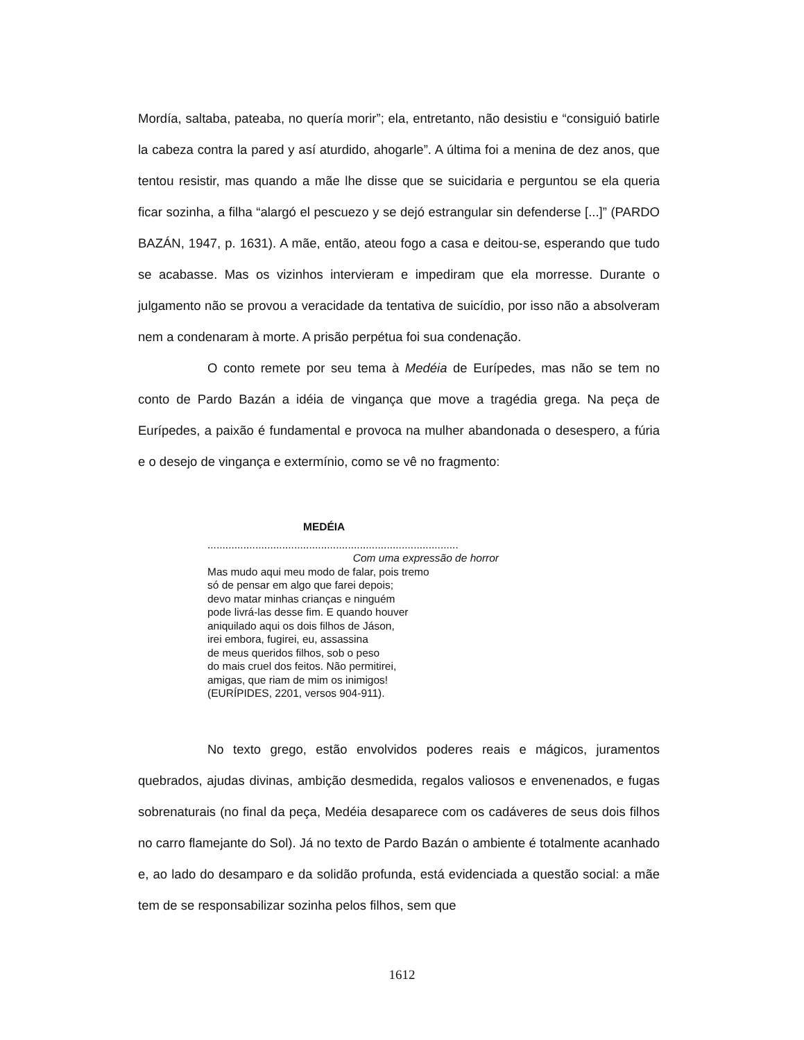Mordía, saltaba, pateaba, no quería morir”; ela, entretanto, não desistiu e “consiguió batirle la cabeza contra la pared y así aturdido, ahogarle”. A última foi a menina de dez anos, que tentou resistir, mas quando a mãe lhe disse que se suicidaria e perguntou se ela queria ficar sozinha, a filha “alargó el pescuezo y se dejó estrangular sin defenderse [...]” (PARDO BAZÁN, 1947, p. 1631). A mãe, então, ateou fogo a casa e deitou-se, esperando que tudo se acabasse. Mas os vizinhos intervieram e impediram que ela morresse. Durante o julgamento não se provou a veracidade da tentativa de suicídio, por isso não a absolveram nem a condenaram à morte. A prisão perpétua foi sua condenação.
O conto remete por seu tema à Medéia de Eurípedes, mas não se tem no conto de Pardo Bazán a idéia de vingança que move a tragédia grega. Na peça de Eurípedes, a paixão é fundamental e provoca na mulher abandonada o desespero, a fúria e o desejo de vingança e extermínio, como se vê no fragmento:
MEDÉIA
....................................................................................
Com uma expressão de horror
Mas mudo aqui meu modo de falar, pois tremo
só de pensar em algo que farei depois;
devo matar minhas crianças e ninguém
pode livrá-las desse fim. E quando houver
aniquilado aqui os dois filhos de Jáson,
irei embora, fugirei, eu, assassina
de meus queridos filhos, sob o peso
do mais cruel dos feitos. Não permitirei,
amigas, que riam de mim os inimigos!
(EURÍPIDES, 2201, versos 904-911).
No texto grego, estão envolvidos poderes reais e mágicos, juramentos quebrados, ajudas divinas, ambição desmedida, regalos valiosos e envenenados, e fugas sobrenaturais (no final da peça, Medéia desaparece com os cadáveres de seus dois filhos no carro flamejante do Sol). Já no texto de Pardo Bazán o ambiente é totalmente acanhado e, ao lado do desamparo e da solidão profunda, está evidenciada a questão social: a mãe tem de se responsabilizar sozinha pelos filhos, sem que
1612